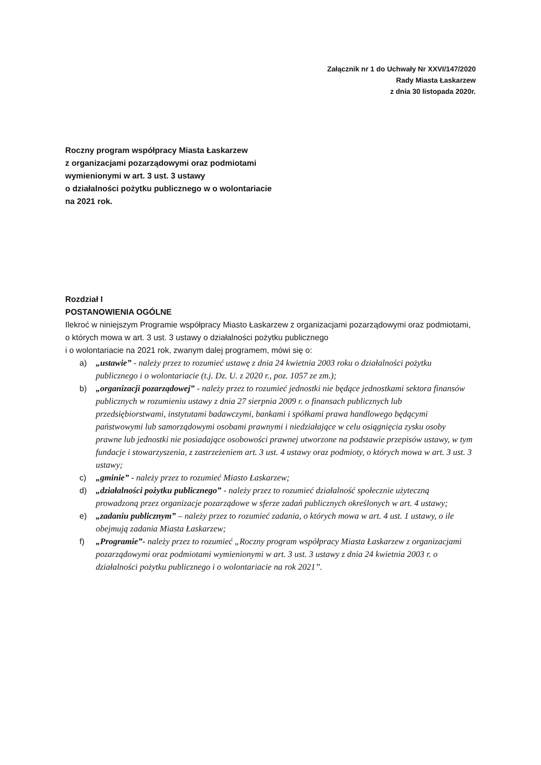Załącznik nr 1 do Uchwały Nr XXVI/147/2020
Rady Miasta Łaskarzew
z dnia 30 listopada 2020r.
Roczny program współpracy Miasta Łaskarzew
z organizacjami pozarządowymi oraz podmiotami
wymienionymi w art. 3 ust. 3 ustawy
o działalności pożytku publicznego w o wolontariacie
na 2021 rok.
Rozdział I
POSTANOWIENIA OGÓLNE
Ilekroć w niniejszym Programie współpracy Miasto Łaskarzew z organizacjami pozarządowymi oraz podmiotami, o których mowa w art. 3 ust. 3 ustawy o działalności pożytku publicznego
i o wolontariacie na 2021 rok, zwanym dalej programem, mówi się o:
a) „ustawie” - należy przez to rozumieć ustawę z dnia 24 kwietnia 2003 roku o działalności pożytku publicznego i o wolontariacie (t.j. Dz. U. z 2020 r., poz. 1057 ze zm.);
b) „organizacji pozarządowej” - należy przez to rozumieć jednostki nie będące jednostkami sektora finansów publicznych w rozumieniu ustawy z dnia 27 sierpnia 2009 r. o finansach publicznych lub przedsiębiorstwami, instytutami badawczymi, bankami i spółkami prawa handlowego będącymi państwowymi lub samorządowymi osobami prawnymi i niedziałające w celu osiągnięcia zysku osoby prawne lub jednostki nie posiadające osobowości prawnej utworzone na podstawie przepisów ustawy, w tym fundacje i stowarzyszenia, z zastrzeżeniem art. 3 ust. 4 ustawy oraz podmioty, o których mowa w art. 3 ust. 3 ustawy;
c) „gminie” - należy przez to rozumieć Miasto Łaskarzew;
d) „działalności pożytku publicznego” - należy przez to rozumieć działalność społecznie użyteczną prowadzoną przez organizacje pozarządowe w sferze zadań publicznych określonych w art. 4 ustawy;
e) „zadaniu publicznym” – należy przez to rozumieć zadania, o których mowa w art. 4 ust. 1 ustawy, o ile obejmują zadania Miasta Łaskarzew;
f) „Programie”- należy przez to rozumieć „Roczny program współpracy Miasta Łaskarzew z organizacjami pozarządowymi oraz podmiotami wymienionymi w art. 3 ust. 3 ustawy z dnia 24 kwietnia 2003 r. o działalności pożytku publicznego i o wolontariacie na rok 2021”.